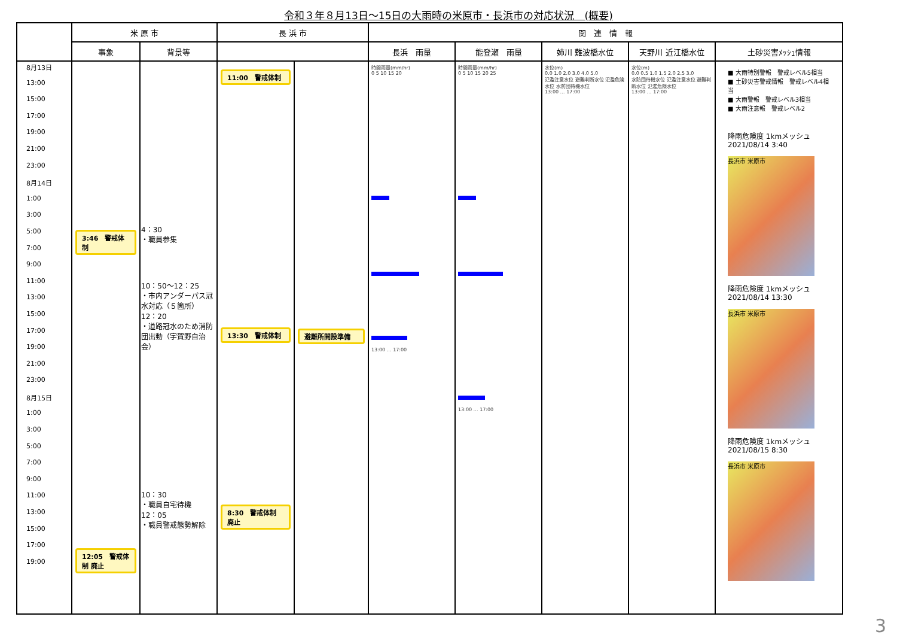令和３年８月13日～15日の大雨時の米原市・長浜市の対応状況　(概要)
| | 米 原 市 | | 長 浜 市 | | 関 連 情 報 | | | | |
| --- | --- | --- | --- | --- | --- | --- | --- | --- | --- |
| | 事象 | 背景等 | | | 長浜 雨量 | 能登瀬 雨量 | 姉川 難波橋水位 | 天野川 近江橋水位 | 土砂災害ﾒｯｼｭ情報 |
| 8月13日 13:00 15:00 17:00 19:00 21:00 23:00 8月14日 1:00 3:00 5:00 7:00 9:00 11:00 13:00 15:00 17:00 19:00 21:00 23:00 8月15日 1:00 3:00 5:00 7:00 9:00 11:00 13:00 15:00 17:00 19:00 | 3:46 警戒体制 12:05 警戒体制 廃止 | 4：30 ・職員参集 10：50～12：25 ・市内アンダーパス冠水対応（５箇所） 12：20 ・道路冠水のため消防団出動（宇賀野自治会） 10：30 ・職員自宅待機 12：05 ・職員警戒態勢解除 | 11:00 警戒体制 13:30 警戒体制 8:30 警戒体制 廃止 | 避難所開設準備 | 時間雨量(mm/hr) 0 5 10 15 20 13:00 … 17:00 | 時間雨量(mm/hr) 0 5 10 15 20 25 13:00 … 17:00 | 水位(m) 0.0 1.0 2.0 3.0 4.0 5.0 氾濫注意水位 避難判断水位 氾濫危険水位 水防団待機水位 13:00 … 17:00 | 水位(m) 0.0 0.5 1.0 1.5 2.0 2.5 3.0 水防団待機水位 氾濫注意水位 避難判断水位 氾濫危険水位 13:00 … 17:00 | ■ 大雨特別警報 警戒レベル5相当 ■ 土砂災害警戒情報 警戒レベル4相当 ■ 大雨警報 警戒レベル3相当 ■ 大雨注意報 警戒レベル2 降雨危険度 1kmメッシュ 2021/08/14 3:40 長浜市 米原市 降雨危険度 1kmメッシュ 2021/08/14 13:30 長浜市 米原市 降雨危険度 1kmメッシュ 2021/08/15 8:30 長浜市 米原市 |
3